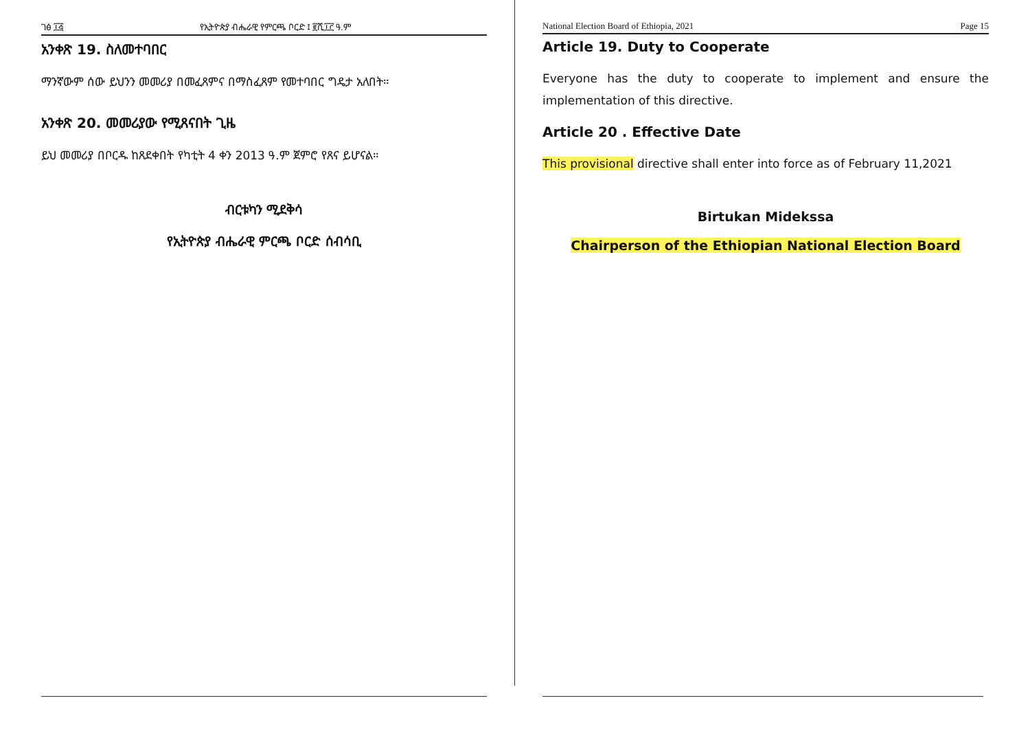ገፅ ፲፭ የኢትዮጵያ ብሔራዊ የምርጫ ቦርድ ፤ ፪ሺ፲፫ ዓ.ም
አንቀጽ 19. ስለመተባበር
ማንኛውም ሰው ይህንን መመሪያ በመፈጸምና በማስፈጸም የመተባበር ግዴታ አለበት።
አንቀጽ 20. መመሪያው የሚጸናበት ጊዜ
ይህ መመሪያ በቦርዱ ከጸደቀበት የካቲት 4 ቀን 2013 ዓ.ም ጀምሮ የጸና ይሆናል።
ብርቱካን ሚደቅሳ
የኢትዮጵያ ብሔራዊ ምርጫ ቦርድ ሰብሳቢ
National Election Board of Ethiopia, 2021 Page 15
Article 19. Duty to Cooperate
Everyone has the duty to cooperate to implement and ensure the implementation of this directive.
Article 20 . Effective Date
This provisional directive shall enter into force as of February 11,2021
Birtukan Midekssa
Chairperson of the Ethiopian National Election Board